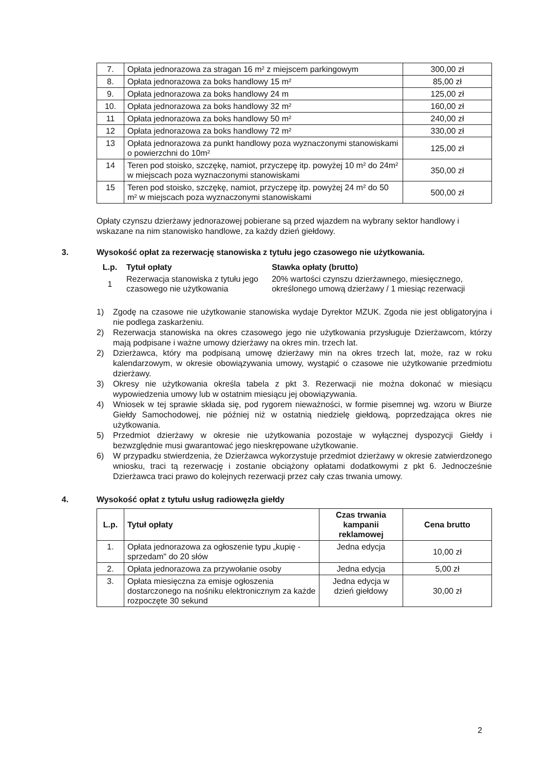| 7. | Opłata jednorazowa za stragan 16 m² z miejscem parkingowym | 300,00 zł |
| 8. | Opłata jednorazowa za boks handlowy 15 m² | 85,00 zł |
| 9. | Opłata jednorazowa za boks handlowy 24 m | 125,00 zł |
| 10. | Opłata jednorazowa za boks handlowy 32 m² | 160,00 zł |
| 11 | Opłata jednorazowa za boks handlowy 50 m² | 240,00 zł |
| 12 | Opłata jednorazowa za boks handlowy 72 m² | 330,00 zł |
| 13 | Opłata jednorazowa za punkt handlowy poza wyznaczonymi stanowiskami o powierzchni do 10m² | 125,00 zł |
| 14 | Teren pod stoisko, szczękę, namiot, przyczepę itp. powyżej 10 m² do 24m² w miejscach poza wyznaczonymi stanowiskami | 350,00 zł |
| 15 | Teren pod stoisko, szczękę, namiot, przyczepę itp. powyżej 24 m² do 50 m² w miejscach poza wyznaczonymi stanowiskami | 500,00 zł |
Opłaty czynszu dzierżawy jednorazowej pobierane są przed wjazdem na wybrany sektor handlowy i wskazane na nim stanowisko handlowe, za każdy dzień giełdowy.
3. Wysokość opłat za rezerwację stanowiska z tytułu jego czasowego nie użytkowania.
| L.p. | Tytuł opłaty | Stawka opłaty (brutto) |
| --- | --- | --- |
| 1 | Rezerwacja stanowiska z tytułu jego czasowego nie użytkowania | 20% wartości czynszu dzierżawnego, miesięcznego, określonego umową dzierżawy / 1 miesiąc rezerwacji |
1) Zgodę na czasowe nie użytkowanie stanowiska wydaje Dyrektor MZUK. Zgoda nie jest obligatoryjna i nie podlega zaskarżeniu.
2) Rezerwacja stanowiska na okres czasowego jego nie użytkowania przysługuje Dzierżawcom, którzy mają podpisane i ważne umowy dzierżawy na okres min. trzech lat.
2) Dzierżawca, który ma podpisaną umowę dzierżawy min na okres trzech lat, może, raz w roku kalendarzowym, w okresie obowiązywania umowy, wystąpić o czasowe nie użytkowanie przedmiotu dzierżawy.
3) Okresy nie użytkowania określa tabela z pkt 3. Rezerwacji nie można dokonać w miesiącu wypowiedzenia umowy lub w ostatnim miesiącu jej obowiązywania.
4) Wniosek w tej sprawie składa się, pod rygorem nieważności, w formie pisemnej wg. wzoru w Biurze Giełdy Samochodowej, nie później niż w ostatnią niedzielę giełdową, poprzedzająca okres nie użytkowania.
5) Przedmiot dzierżawy w okresie nie użytkowania pozostaje w wyłącznej dyspozycji Giełdy i bezwzględnie musi gwarantować jego nieskrępowane użytkowanie.
6) W przypadku stwierdzenia, że Dzierżawca wykorzystuje przedmiot dzierżawy w okresie zatwierdzonego wniosku, traci tą rezerwację i zostanie obciążony opłatami dodatkowymi z pkt 6. Jednocześnie Dzierżawca traci prawo do kolejnych rezerwacji przez cały czas trwania umowy.
4. Wysokość opłat z tytułu usług radiowęzła giełdy
| L.p. | Tytuł opłaty | Czas trwania kampanii reklamowej | Cena brutto |
| --- | --- | --- | --- |
| 1. | Opłata jednorazowa za ogłoszenie typu „kupię - sprzedam" do 20 słów | Jedna edycja | 10,00 zł |
| 2. | Opłata jednorazowa za przywołanie osoby | Jedna edycja | 5,00 zł |
| 3. | Opłata miesięczna za emisje ogłoszenia dostarczonego na nośniku elektronicznym za każde rozpoczęte 30 sekund | Jedna edycja w dzień giełdowy | 30,00 zł |
2